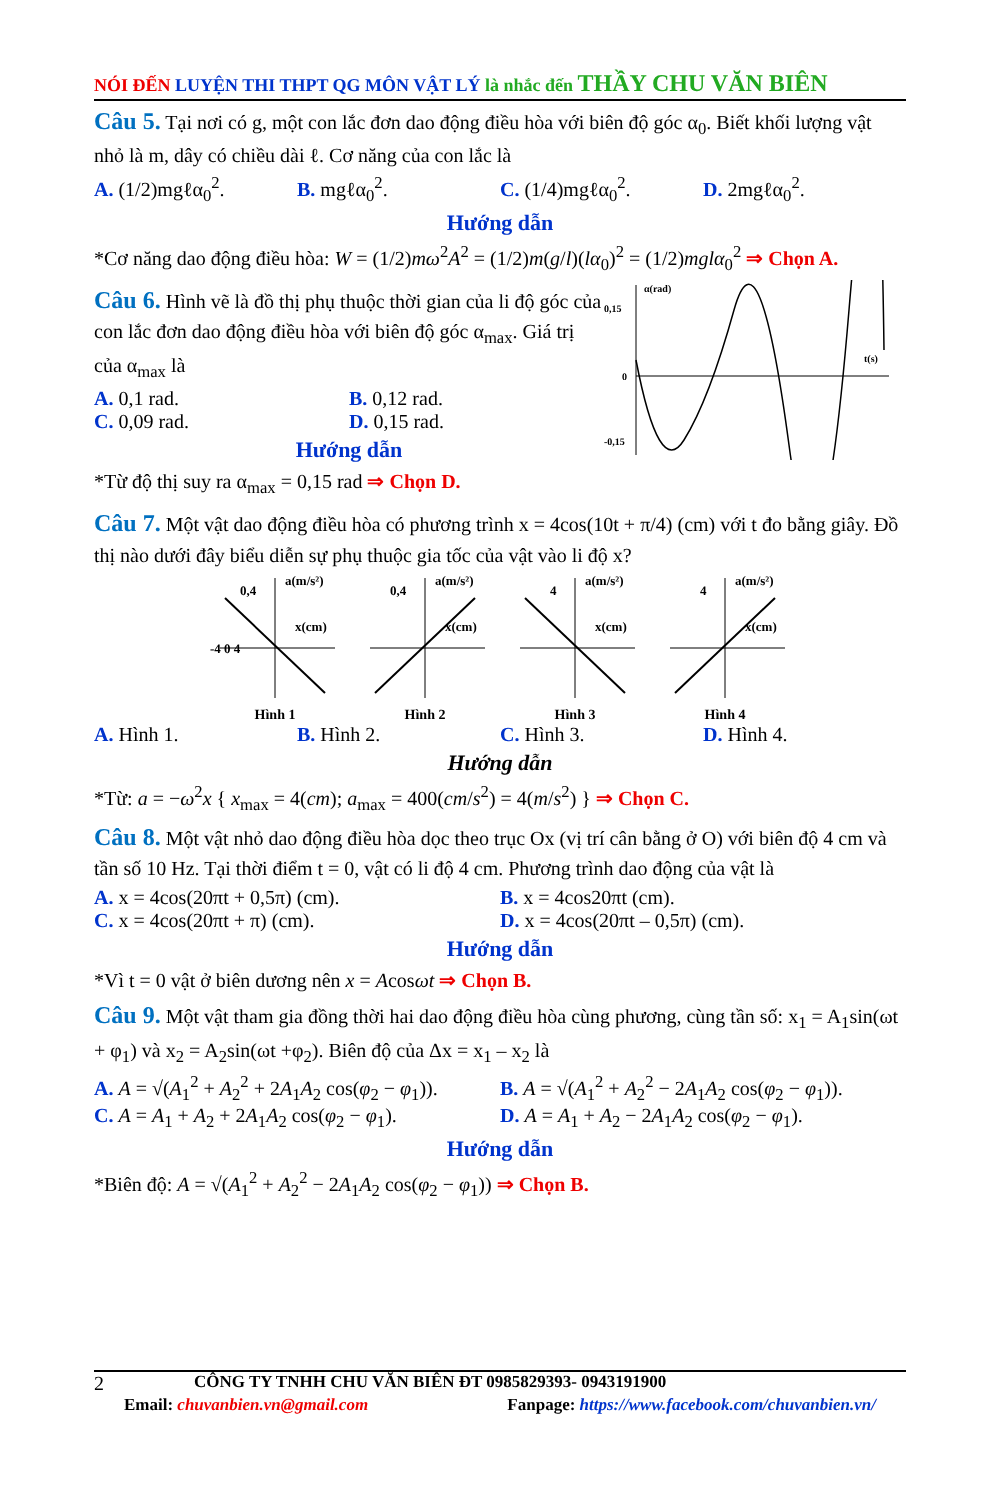NÓI ĐẾN LUYỆN THI THPT QG MÔN VẬT LÝ là nhắc đến THẦY CHU VĂN BIÊN
Câu 5. Tại nơi có g, một con lắc đơn dao động điều hòa với biên độ góc α<sub>0</sub>. Biết khối lượng vật nhỏ là m, dây có chiều dài ℓ. Cơ năng của con lắc là
A. (1/2)mgℓα<sub>0</sub><sup>2</sup>. B. mgℓα<sub>0</sub><sup>2</sup>. C. (1/4)mgℓα<sub>0</sub><sup>2</sup>. D. 2mgℓα<sub>0</sub><sup>2</sup>.
Hướng dẫn
*Cơ năng dao động điều hòa: W = (1/2)mω<sup>2</sup>A<sup>2</sup> = (1/2)m(g/l)(lα<sub>0</sub>)<sup>2</sup> = (1/2)mglα<sub>0</sub><sup>2</sup> ⇒ Chọn A.
Câu 6. Hình vẽ là đồ thị phụ thuộc thời gian của li độ góc của con lắc đơn dao động điều hòa với biên độ góc α<sub>max</sub>. Giá trị của α<sub>max</sub> là
A. 0,1 rad. B. 0,12 rad.
C. 0,09 rad. D. 0,15 rad.
Hướng dẫn
*Từ độ thị suy ra α<sub>max</sub> = 0,15 rad ⇒ Chọn D.
α(rad)
0,15
0
-0,15
t(s)
Câu 7. Một vật dao động điều hòa có phương trình x = 4cos(10t + π/4) (cm) với t đo bằng giây. Đồ thị nào dưới đây biểu diễn sự phụ thuộc gia tốc của vật vào li độ x?
a(m/s²)
0,4
x(cm)
-4 0 4
Hình 1
a(m/s²)
0,4
x(cm)
Hình 2
a(m/s²)
4
x(cm)
Hình 3
a(m/s²)
4
x(cm)
Hình 4
A. Hình 1. B. Hình 2. C. Hình 3. D. Hình 4.
Hướng dẫn
*Từ: a = −ω<sup>2</sup>x { x<sub>max</sub> = 4(cm); a<sub>max</sub> = 400(cm/s<sup>2</sup>) = 4(m/s<sup>2</sup>) } ⇒ Chọn C.
Câu 8. Một vật nhỏ dao động điều hòa dọc theo trục Ox (vị trí cân bằng ở O) với biên độ 4 cm và tần số 10 Hz. Tại thời điểm t = 0, vật có li độ 4 cm. Phương trình dao động của vật là
A. x = 4cos(20πt + 0,5π) (cm). B. x = 4cos20πt (cm).
C. x = 4cos(20πt + π) (cm). D. x = 4cos(20πt – 0,5π) (cm).
Hướng dẫn
*Vì t = 0 vật ở biên dương nên x = Acosωt ⇒ Chọn B.
Câu 9. Một vật tham gia đồng thời hai dao động điều hòa cùng phương, cùng tần số: x<sub>1</sub> = A<sub>1</sub>sin(ωt + φ<sub>1</sub>) và x<sub>2</sub> = A<sub>2</sub>sin(ωt +φ<sub>2</sub>). Biên độ của Δx = x<sub>1</sub> – x<sub>2</sub> là
A. A = √(A<sub>1</sub><sup>2</sup> + A<sub>2</sub><sup>2</sup> + 2A<sub>1</sub>A<sub>2</sub> cos(φ<sub>2</sub> − φ<sub>1</sub>)).
B. A = √(A<sub>1</sub><sup>2</sup> + A<sub>2</sub><sup>2</sup> − 2A<sub>1</sub>A<sub>2</sub> cos(φ<sub>2</sub> − φ<sub>1</sub>)).
C. A = A<sub>1</sub> + A<sub>2</sub> + 2A<sub>1</sub>A<sub>2</sub> cos(φ<sub>2</sub> − φ<sub>1</sub>).
D. A = A<sub>1</sub> + A<sub>2</sub> − 2A<sub>1</sub>A<sub>2</sub> cos(φ<sub>2</sub> − φ<sub>1</sub>).
Hướng dẫn
*Biên độ: A = √(A<sub>1</sub><sup>2</sup> + A<sub>2</sub><sup>2</sup> − 2A<sub>1</sub>A<sub>2</sub> cos(φ<sub>2</sub> − φ<sub>1</sub>)) ⇒ Chọn B.
2 CÔNG TY TNHH CHU VĂN BIÊN ĐT 0985829393- 0943191900
Email: chuvanbien.vn@gmail.com Fanpage: https://www.facebook.com/chuvanbien.vn/